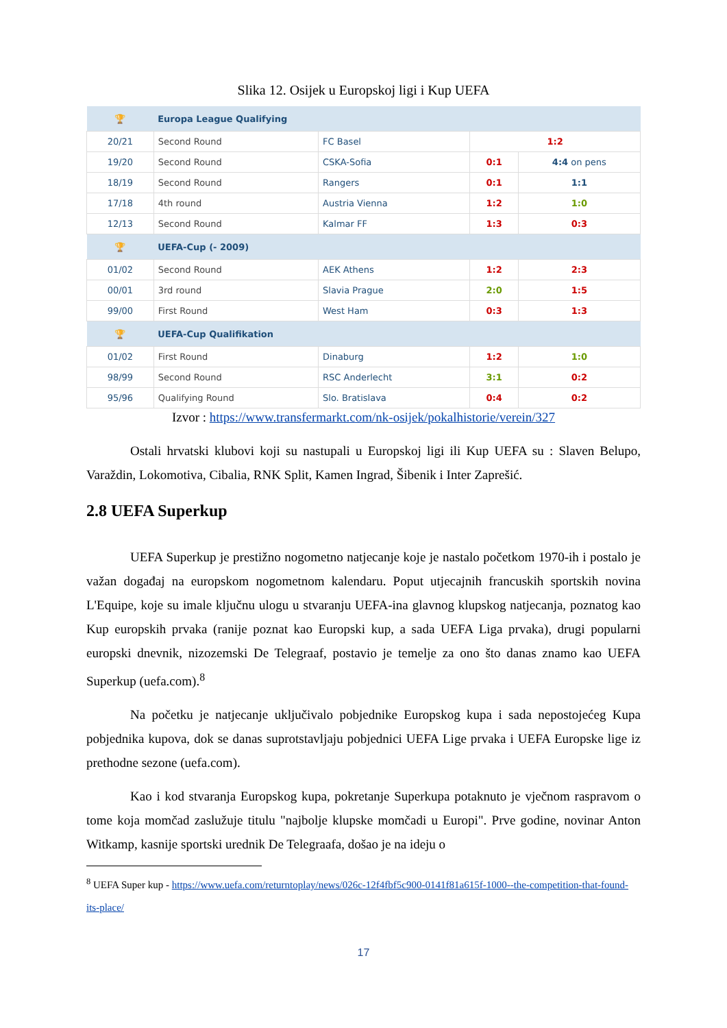Slika 12. Osijek u Europskoj ligi i Kup UEFA
| 🏆 | Europa League Qualifying | | | |
| 20/21 | Second Round | FC Basel | 1:2 | |
| 19/20 | Second Round | CSKA-Sofia | 0:1 | 4:4 on pens |
| 18/19 | Second Round | Rangers | 0:1 | 1:1 |
| 17/18 | 4th round | Austria Vienna | 1:2 | 1:0 |
| 12/13 | Second Round | Kalmar FF | 1:3 | 0:3 |
| 🏆 | UEFA-Cup (- 2009) | | | |
| 01/02 | Second Round | AEK Athens | 1:2 | 2:3 |
| 00/01 | 3rd round | Slavia Prague | 2:0 | 1:5 |
| 99/00 | First Round | West Ham | 0:3 | 1:3 |
| 🏆 | UEFA-Cup Qualifikation | | | |
| 01/02 | First Round | Dinaburg | 1:2 | 1:0 |
| 98/99 | Second Round | RSC Anderlecht | 3:1 | 0:2 |
| 95/96 | Qualifying Round | Slo. Bratislava | 0:4 | 0:2 |
Izvor : https://www.transfermarkt.com/nk-osijek/pokalhistorie/verein/327
Ostali hrvatski klubovi koji su nastupali u Europskoj ligi ili Kup UEFA su : Slaven Belupo, Varaždin, Lokomotiva, Cibalia, RNK Split, Kamen Ingrad, Šibenik i Inter Zaprešić.
2.8 UEFA Superkup
UEFA Superkup je prestižno nogometno natjecanje koje je nastalo početkom 1970-ih i postalo je važan događaj na europskom nogometnom kalendaru. Poput utjecajnih francuskih sportskih novina L'Equipe, koje su imale ključnu ulogu u stvaranju UEFA-ina glavnog klupskog natjecanja, poznatog kao Kup europskih prvaka (ranije poznat kao Europski kup, a sada UEFA Liga prvaka), drugi popularni europski dnevnik, nizozemski De Telegraaf, postavio je temelje za ono što danas znamo kao UEFA Superkup (uefa.com).<sup>8</sup>
Na početku je natjecanje uključivalo pobjednike Europskog kupa i sada nepostojećeg Kupa pobjednika kupova, dok se danas suprotstavljaju pobjednici UEFA Lige prvaka i UEFA Europske lige iz prethodne sezone (uefa.com).
Kao i kod stvaranja Europskog kupa, pokretanje Superkupa potaknuto je vječnom raspravom o tome koja momčad zaslužuje titulu "najbolje klupske momčadi u Europi". Prve godine, novinar Anton Witkamp, kasnije sportski urednik De Telegraafa, došao je na ideju o
<sup>8</sup> UEFA Super kup - https://www.uefa.com/returntoplay/news/026c-12f4fbf5c900-0141f81a615f-1000--the-competition-that-found-its-place/
17